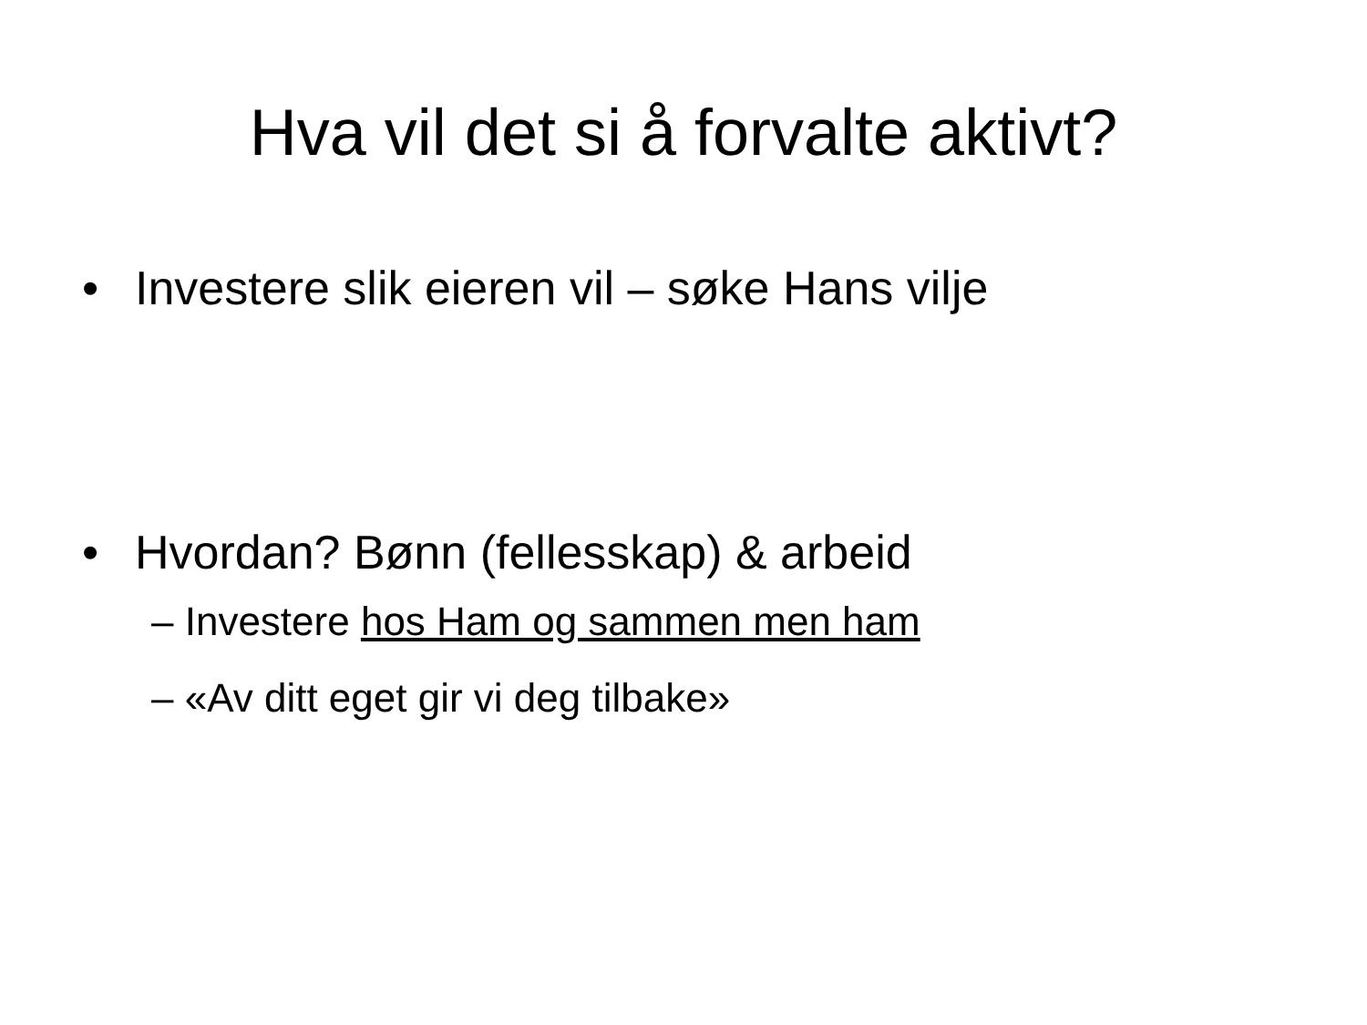Hva vil det si å forvalte aktivt?
• Investere slik eieren vil – søke Hans vilje
• Hvordan? Bønn (fellesskap) & arbeid
– Investere hos Ham og sammen men ham
– «Av ditt eget gir vi deg tilbake»